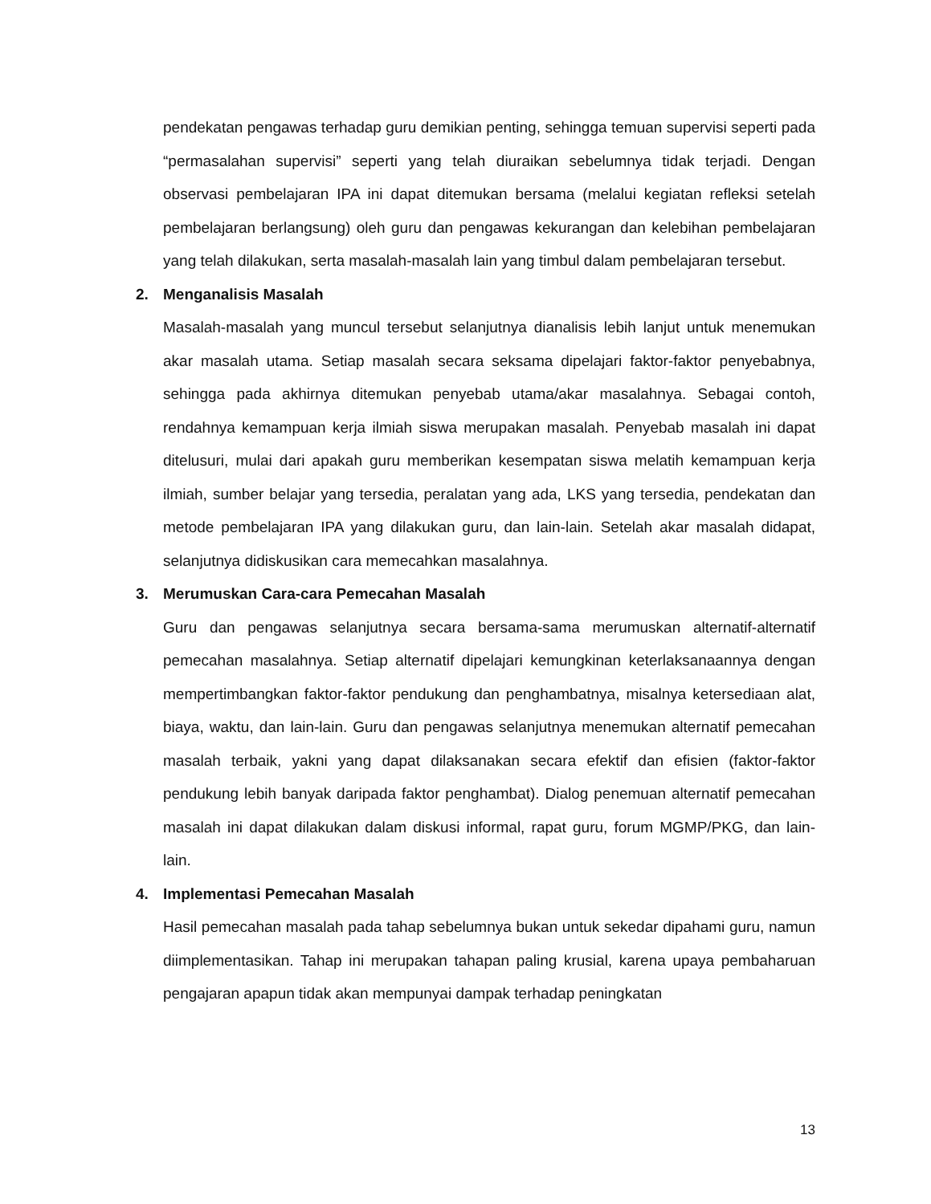pendekatan pengawas terhadap guru demikian penting, sehingga temuan supervisi seperti pada “permasalahan supervisi” seperti yang telah diuraikan sebelumnya tidak terjadi. Dengan observasi pembelajaran IPA ini dapat ditemukan bersama (melalui kegiatan refleksi setelah pembelajaran berlangsung) oleh guru dan pengawas kekurangan dan kelebihan pembelajaran yang telah dilakukan, serta masalah-masalah lain yang timbul dalam pembelajaran tersebut.
2. Menganalisis Masalah
Masalah-masalah yang muncul tersebut selanjutnya dianalisis lebih lanjut untuk menemukan akar masalah utama. Setiap masalah secara seksama dipelajari faktor-faktor penyebabnya, sehingga pada akhirnya ditemukan penyebab utama/akar masalahnya. Sebagai contoh, rendahnya kemampuan kerja ilmiah siswa merupakan masalah. Penyebab masalah ini dapat ditelusuri, mulai dari apakah guru memberikan kesempatan siswa melatih kemampuan kerja ilmiah, sumber belajar yang tersedia, peralatan yang ada, LKS yang tersedia, pendekatan dan metode pembelajaran IPA yang dilakukan guru, dan lain-lain. Setelah akar masalah didapat, selanjutnya didiskusikan cara memecahkan masalahnya.
3. Merumuskan Cara-cara Pemecahan Masalah
Guru dan pengawas selanjutnya secara bersama-sama merumuskan alternatif-alternatif pemecahan masalahnya. Setiap alternatif dipelajari kemungkinan keterlaksanaannya dengan mempertimbangkan faktor-faktor pendukung dan penghambatnya, misalnya ketersediaan alat, biaya, waktu, dan lain-lain. Guru dan pengawas selanjutnya menemukan alternatif pemecahan masalah terbaik, yakni yang dapat dilaksanakan secara efektif dan efisien (faktor-faktor pendukung lebih banyak daripada faktor penghambat). Dialog penemuan alternatif pemecahan masalah ini dapat dilakukan dalam diskusi informal, rapat guru, forum MGMP/PKG, dan lain-lain.
4. Implementasi Pemecahan Masalah
Hasil pemecahan masalah pada tahap sebelumnya bukan untuk sekedar dipahami guru, namun diimplementasikan. Tahap ini merupakan tahapan paling krusial, karena upaya pembaharuan pengajaran apapun tidak akan mempunyai dampak terhadap peningkatan
13